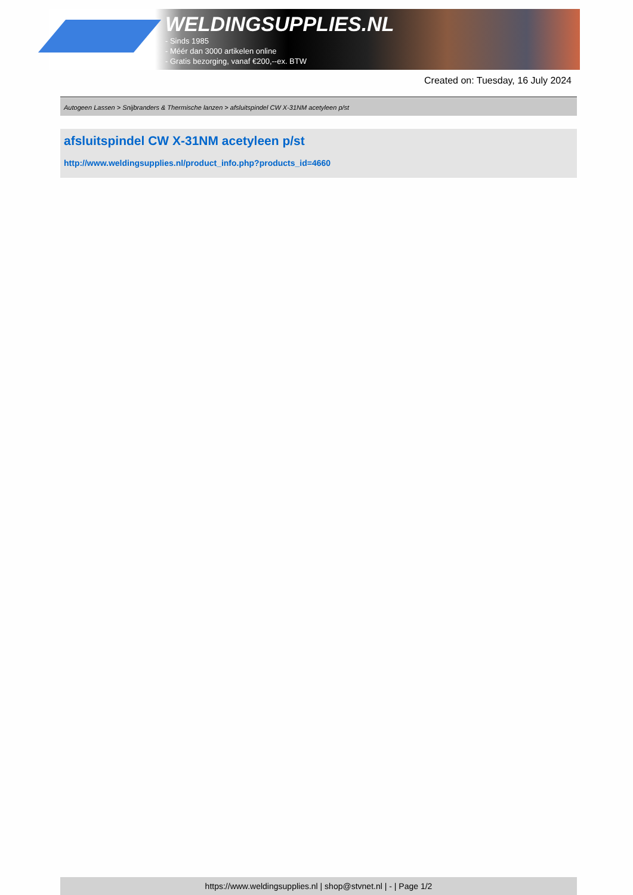WELDINGSUPPLIES.NL
- Sinds 1985
- Méér dan 3000 artikelen online
- Gratis bezorging, vanaf €200,--ex. BTW
Created on: Tuesday, 16 July 2024
Autogeen Lassen > Snijbranders & Thermische lanzen > afsluitspindel CW X-31NM acetyleen p/st
afsluitspindel CW X-31NM acetyleen p/st
http://www.weldingsupplies.nl/product_info.php?products_id=4660
https://www.weldingsupplies.nl | shop@stvnet.nl | - | Page 1/2